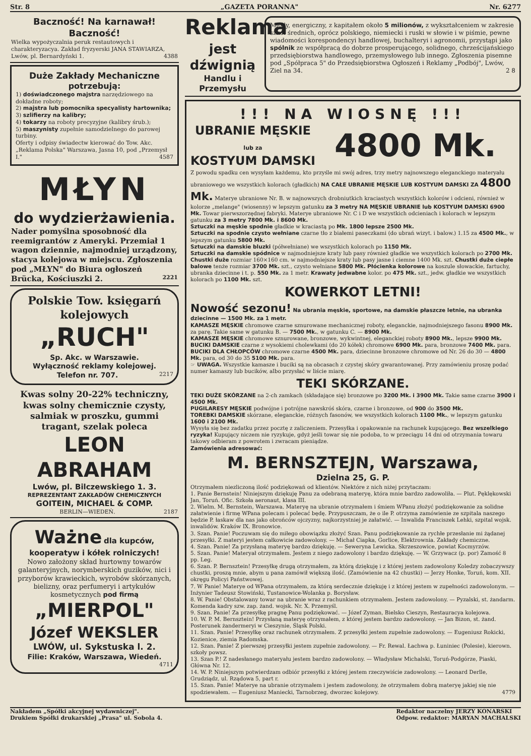Str. 8 „GAZETA PORANNA" Nr. 6277
Baczność! Na karnawał! Baczność!
Wielka wypożyczalnia peruk restautowych i charakteryzacya. Zakład fryzyerski JANA STAWIARZA, Lwów, pl. Bernardyński 1. 4388
Duże Zakłady Mechaniczne
potrzebują:
1) doświadczonego majstra narzędziowego na dokładne roboty;
2) majstra lub pomocnika specyalisty hartownika;
3) szlifierzy na kalibry;
4) tokarzy na roboty precyzyjne (kalibry śrub.);
5) maszynisty zupełnie samodzielnego do parowej turbiny.
Oferty i odpisy świadectw kierować do Tow. Akc. „Reklama Polska" Warszawa, Jasna 10, pod „Przemysł I." 4587
MŁYN
do wydzierżawienia.
Nader pomyślna sposobność dla reemigrantów z Ameryki. Przemiał 1 wagon dziennie, najmodniej urządzony, stacya kolejowa w miejscu. Zgłoszenia pod „MŁYN" do Biura ogłoszeń Brücka, Kościuszki 2. 2221
Polskie Tow. księgarń kolejowych
„RUCH"
Sp. Akc. w Warszawie.
Wyłączność reklamy kolejowej.
Telefon nr. 707. 2217
Kwas solny 20-22% techniczny, kwas solny chemicznie czysty, salmiak w proszku, gummi tragant, szelak poleca
LEON ABRAHAM
Lwów, pl. Bilczewskiego 1. 3.
REPREZENTANT ZAKŁADÓW CHEMICZNYCH
GOITEIN, MICHAEL & COMP.
BERLIN—WIEDEŃ. 2187
Ważne dla kupców, kooperatyw i kółek rolniczych!
Nowo założony skład hurtowny towarów galanteryjnych, norymberskich guzików, nici i przyborów krawieckich, wyrobów skórzanych, bielizny, oraz perfumeryi i artykułów kosmetycznych pod firmą
„MIERPOL"
Józef WEKSLER
LWÓW, ul. Sykstuska l. 2.
Filie: Kraków, Warszawa, Wiedeń.
4711
Reklama
jest dźwignią
Handlu i Przemysłu
Młody, energiczny, z kapitałem około 5 milionów, z wykształceniem w zakresie szkół średnich, oprócz polskiego, niemiecki i ruski w słowie i w piśmie, pewne wiadomości korespondencyi handlowej, buchalteryi i agronomii, przystąpi jako spólnik ze współpracą do dobrze prosperującego, solidnego, chrześcijańskiego przedsiębiorstwa handlowego, przemysłowego lub innego. Zgłoszenia pisemne pod „Spółpraca 5" do Przedsiębiorstwa Ogłoszeń i Reklamy „Podbój", Lwów, Ziel na 34. 2 8
!!! NA WIOSNĘ !!!
UBRANIE MĘSKIE
lub za
KOSTYUM DAMSKI
4800 Mk.
Z powodu spadku cen wysyłam każdemu, kto przyśle mi swój adres, trzy metry najnowszego eleganckiego materyału ubraniowego we wszystkich kolorach (gładkich) NA CAŁE UBRANIE MĘSKIE LUB KOSTYUM DAMSKI ZA 4800 Mk. Materye ubraniowe Nr. B. w najnowszych drobniutkich kraciastych wszystkich kolorów i odcieni, również w kolorze „melange" (wiosenny) w lepszym gatunku za 3 metry NA MĘSKIE UBRANIE lub KOSTYUM DAMSKI 6900 Mk. Towar pierwszorzędnej fabryki. Materye ubraniowe Nr. C i D we wszystkich odcieniach i kolorach w lepszym gatunku za 3 metry 7800 Mk. i 8600 Mk.
Sztuczki na męskie spodnie gładkie w kraciastą po Mk. 1800 lepsze 2500 Mk.
Sztuczki na spodnie czysto wełniane czarne tło z białemi paseczkami (do ubrań wizyt. i balow.) 1.15 za 4500 Mk., w lepszym gatunku 5800 Mk.
Sztuczki na damskie bluzki (półwełniane) we wszystkich kolorach po 1150 Mk.
Sztuczki na damskie spódnice w najmodniejsze kraty lub pasy również gładkie we wszystkich kolorach po 2700 Mk.
Chustki duże rozmiar 160×160 cm. w najmodniejsze kraty lub pasy jasne i ciemne 1400 Mk. szt. Chustki duże ciepłe balowe tenże rozmiar 3700 Mk. szt., czysto wełniane 5800 Mk. Płócienka kolorowe na koszule słowackie, fartuchy, ubranka dziecinne i t. p. 550 Mk. za 1 metr. Krawaty jedwabne kolor. po 475 Mk. szt., jedw. gładkie we wszystkich kolorach po 1100 Mk. szt.
KOWERKOT LETNI!
Nowość sezonu! Na ubrania męskie, sportowe, na damskie płaszcze letnie, na ubranka dziecinne — 1500 Mk. za 1 metr.
KAMASZE MĘSKIE chromowe czarne sznurowane mechanicznej roboty, eleganckie, najmodniejszego fasonu 8900 Mk. za parę. Takie same w gatunku B. — 7500 Mk., w gatunku C. — 8900 Mk.
KAMASZE MĘSKIE chromowe sznurowane, bronzowe, wykwintnej, eleganckiej roboty 8900 Mk., lepsze 9900 Mk.
BUCIKI DAMSKIE czarne z wysokiemi cholewkami (do 20 kółek) chromowe 6900 Mk. para, bronzowe 7400 Mk. para.
BUCIKI DLA CHŁOPCÓW chromowe czarne 4500 Mk. para, dziecinne bronzowe chromowe od Nr. 26 do 30 — 4800 Mk. para, od 30 do 35 5100 Mk. para.
☞ UWAGA. Wszystkie kamasze i buciki są na obcasach z czystej skóry gwarantowanej. Przy zamówieniu proszę podać numer kamaszy lub bucików, albo przysłać w liście miarę.
TEKI SKÓRZANE.
TEKI DUŻE SKÓRZANE na 2-ch zamkach (składające się) bronzowe po 3200 Mk. i 3900 Mk. Takie same czarne 3900 i 4500 Mk.
PUGILARESY MĘSKIE podwójne i potrójne nawskróś skóra, czarne i bronzowe, od 900 do 3500 Mk.
TOREBKI DAMSKIE skórzane, eleganckie, różnych fasonów, we wszystkich kolorach 1100 Mk., w lepszym gatunku 1600 i 2100 Mk.
Wysyła się bez zadatku przez pocztę z zaliczeniem. Przesyłka i opakowanie na rachunek kupującego. Bez wszelkiego ryzyka! Kupujący niczem nie ryzykuje, gdyż jeśli towar się nie podoba, to w przeciągu 14 dni od otrzymania towaru takowy odbieram z powrotem i zwracam pieniądze.
Zamówienia adresować:
M. BERNSZTEJN, Warszawa,
Dzielna 25, G. P.
Otrzymałem niezliczoną ilość podziękowań od klientów. Niektóre z nich niżej przytaczam:
1. Panie Bernstein! Niniejszym dziękuję Panu za odebraną materyę, która mnie bardzo zadowoliła. — Plut. Pęklękowski Jan, Toruń. Ofic. Szkoła aeronaut, klasa III.
2. Wielm. M. Bernstein, Warszawa. Materyę na ubranie otrzymałem i śmiem WPanu złożyć podziękowanie za solidne załatwienie i firmę WPana polecam i polecać będę. Przypuszczam, że o ile P. otrzyma zamówienie ze szpitala naszego będzie P. łaskaw dla nas jako obrońców ojczyzny, najkorzystniej je załatwić. — Inwalida Franciszek Lehki, szpital wojsk. inwalidów. Kraków IX. Bronowice.
3. Szan. Panie! Poczuwam się do miłego obowiązku złożyć Szan. Panu podziękowanie za rychłe przesłanie mi żądanej przesyłki. Z materyi jestem całkowicie zadowolony. — Michał Ciapka, Gorlice, Elektrownia. Zakłady chemiczne.
4. Szan. Panie! Za przysłaną materyę bardzo dziękuję. — Seweryna Lewicka. Skrzeszowice, powiat Kocmyrzów.
5. Szan. Panie! Materyał otrzymałem. Jestem z niego zadowolony i bardzo dziękuję. — W. Grzywacz (p. por) Zamość 8 pp. Leg.
6. Szan. P. Bernsztein! Przesyłkę drugą otrzymałem, za którą dziękuję i z której jestem zadowolony Koledzy zobaczywszy chustki, proszą mnie, abym u pana zamówił większą ilość. (Zamówienie na 42 chustki) — Jerzy Honke, Toruń, kom. XII. okręgu Policyi Państwowej.
7. W Panie! Materye od WPana otrzymałem, za którą serdecznie dziękuję i z której jestem w zupełności zadowolonym. — Inżynier Tadeusz Stowiński, Tustanowice-Wolanka p. Borysław.
8. W. Panie! Obstalowany towar na ubranie wraz z rachunkiem otrzymałem. Jestem zadowolony. — Pyzalski, st. żandarm. Komenda kadry szw. zap. żand. wojsk. Nr. X. Przemyśl.
9. Szan. Panie! Za przesyłkę pragnę Panu podziękować. — Józef Zyman, Bielsko Cieszyn, Restauracya kolejowa.
10. W. P. M. Bernsztein! Przysłaną materyę otrzymałem, z której jestem bardzo zadowolony. — Jan Bizon, st. żand. Posterunek żandermeryi w Cieszynie, Śląsk Polski.
11. Szan. Panie! Przesyłkę oraz rachunek otrzymałem. Z przesyłki jestem zupełnie zadowolony. — Eugeniusz Rokicki, Kozienice, ziemia Radomska.
12. Szan. Panie! Z pierwszej przesyłki jestem zupełnie zadowolony. — Fr. Rewal. Łachwa p. Łuniniec (Polesie), kierown. szkoły powsz.
13. Szan P.! Z nadesłanego materyału jestem bardzo zadowolony. — Władysław Michalski, Toruń-Podgórze, Piaski, Główna Nr. 12.
14. W. P. Niniejszym potwierdzam odbiór przesyłki z której jestem rzeczywiście zadowolony. — Leonard Derlle, Grudziądz, ul. Rządowa 5, part r.
15. Szan. Panie! Materye na ubranie otrzymałem i jestem zadowolony, że otrzymałem dobrą materyę jakiej się nie spodziewałem. — Eugeniusz Maniecki, Tarnobrzeg, dworzec kolejowy. 4779
Nakładem „Spółki akcyjnej wydawniczej".
Drukiem Spółki drukarskiej „Prasa" ul. Sobola 4. Redaktor naczelny JERZY KONARSKI
Odpow. redaktor: MARYAN MACHALSKI